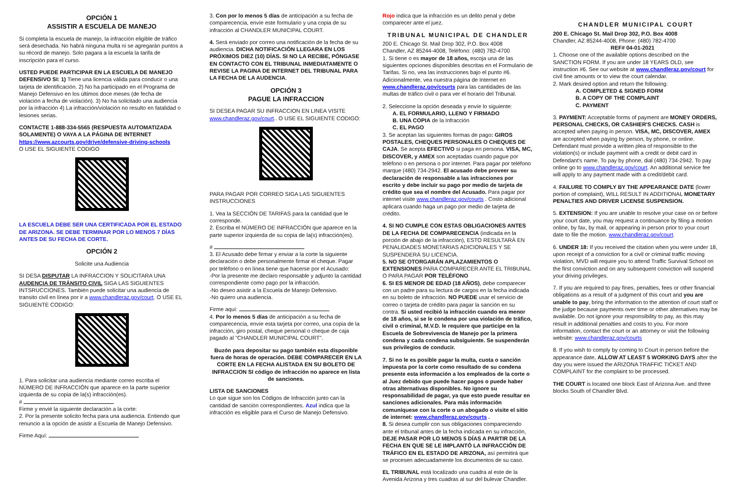OPCIÓN 1
ASSISTIR A ESCUELA DE MANEJO
Si completa la escuela de manejo, la infracción eligible de tráfico será desechada. No habrá ninguna multa ni se agregarán puntos a su récord de manejo. Solo pagara a la escuela la tarifa de inscripción para el curso.
USTED PUEDE PARTICIPAR EN LA ESCUELA DE MANEJO DEFENSIVO SI: 1) Tiene una licencia válida para conducir o una tarjeta de identificación. 2) No ha participado en el Programa de Manejo Defensivo en los últimos doce meses (de fecha de violación a fecha de violación). 3) No ha solicitado una audiencia por la infracción 4) La infracción/violación no resulto en fatalidad o lesiones serias.
CONTACTE 1-888-334-5565 (RESPUESTA AUTOMATIZADA SOLAMENTE) O VAYA A LA PÁGINA DE INTERNET
https://www.azcourts.gov/drive/defensive-driving-schools
O USE EL SIGUIENTE CODIGO
LA ESCUELA DEBE SER UNA CERTIFICADA POR EL ESTADO DE ARIZONA. SE DEBE TERMINAR POR LO MENOS 7 DÍAS ANTES DE SU FECHA DE CORTE.
OPCIÓN 2
Solicite una Audiencia
SI DESA DISPUTAR LA INFRACCION Y SOLICITARA UNA AUDENCIA DE TRÁNSITO CIVIL SIGA LAS SIGUIENTES INTSRUCCIONES. También puede solicitar una audiencia de transito civil en línea por ir a www.chandleraz.gov/court. O USE EL SIGUIENTE CODIGO:
1. Para solicitar una audiencia mediante correo escriba el NÚMERO DE INFRACCIÓN que aparece en la parte superior izquierda de su copia de la(s) infracción(es).
#
Firme y envié la siguiente declaración a la corte:
2. Por la presente solicito fecha para una audiencia. Entiendo que renuncio a la opción de asistir a Escuela de Manejo Defensivo.
Firme Aquí:
3. Con por lo menos 5 días de anticipación a su fecha de comparecencia, envíe este formulario y una copia de su infracción al CHANDLER MUNICIPAL COURT.
4. Será enviado por correo una notificación de la fecha de su audiencia. DICHA NOTIFICACIÓN LLEGARA EN LOS PRÓXIMOS DIEZ (10) DÍAS. SI NO LA RECIBE, PÓNGASE EN CONTACTO CON EL TRIBUNAL INMEDIATAMENTE O REVISE LA PAGINA DE INTERNET DEL TRIBUNAL PARA LA FECHA DE LA AUDENCIA.
OPCIÓN 3
PAGUE LA INFRACCION
SI DESEA PAGAR SU INFRACCION EN LINEA VISITE www.chandleraz.gov/court.. O USE EL SIGUIENTE CODIGO:
PARA PAGAR POR CORREO SIGA LAS SIGUIENTES INSTRUCCIONES
1. Vea la SECCIÓN DE TARIFAS para la cantidad que le corresponde.
2. Escriba el NÚMERO DE INFRACCIÓN que aparece en la parte superior izquierda de su copia de la(s) infracción(es).
#
3. El Acusado debe firmar y enviar a la corte la siguiente declaración o debe personalmente firmar el cheque. Pagar por teléfono o en línea tiene que hacerse por el Acusado:
-Por la presente me declaro responsable y adjunto la cantidad correspondiente como pago por la infracción.
-No deseo asistir a la Escuela de Manejo Defensivo.
-No quiero una audiencia.
Firme aquí:
4. Por lo menos 5 días de anticipación a su fecha de comparecencia, envíe esta tarjeta por correo, una copia de la infracción, giro postal, cheque personal o cheque de caja pagado al "CHANDLER MUNICIPAL COURT".
Buzón para depositar su pago también esta disponible fuera de horas de operación. DEBE COMPARECER EN LA CORTE EN LA FECHA ALISTADA EN SU BOLETO DE INFRACCION SI código de infracción no aparece en lista de sanciones.
LISTA DE SANCIONES
Lo que sigue son los Códigos de Infracción junto can la cantidad de sanción correspondientes. Azul indica que la infracción es eligible para el Curso de Manejo Defensivo.
Rojo indica que la infracción es un delito penal y debe comparecer ante el juez.
TRIBUNAL MUNICIPAL DE CHANDLER
200 E. Chicago St. Mail Drop 302, P.O. Box 4008
Chandler, AZ 85244-4008, Teléfono: (480) 782-4700
1. Si tiene o es mayor de 18 años, escoja una de las siguientes opciones disponibles descritas en el Formulario de Tarifas. Si no, vea las instrucciones bajo el punto #6. Adicionalmente, vea nuestra página de Internet en www.chandleraz.gov/courts para las cantidades de las multas de tráfico civil o para ver el horario del Tribunal.
2. Seleccione la opción deseada y envíe lo siguiente:
A. EL FORMULARIO, LLENO Y FIRMADO
B. UNA COPIA de la Infracción
C. EL PAGO
3. Se aceptan las siguientes formas de pago: GIROS POSTALES, CHEQUES PERSONALES O CHEQUES DE CAJA. Se acepta EFECTIVO si paga en persona. VISA, MC, DISCOVER, y AMEX son aceptadas cuando pague por teléfono o en persona o por internet. Para pagar por teléfono marque (480) 734-2942. El acusado debe proveer su declaración de responsable a las infracciones por escrito y debe incluir su pago por medio de tarjeta de crédito que sea el nombre del Acusado. Para pagar por internet visite www.chandleraz.gov/courts . Costo adicional aplicara cuando haga un pago por medio de tarjeta de crédito.
4. SI NO CUMPLE CON ESTAS OBLIGACIONES ANTES DE LA FECHA DE COMPARECENCIA (indicada en la porción de abajo de la infracción), ESTO RESULTARÁ EN PENALIDADES MONETARIAS ADICIONALES Y SE SUSPENDERÁ SU LICENCIA.
5. NO SE OTORGARÁN APLAZAMIENTOS O EXTENSIONES PARA COMPARECER ANTE EL TRIBUNAL O PARA PAGAR POR TELÉFONO
6. SI ES MENOR DE EDAD (18 AÑOS), debe comparecer con un padre para su lectura de cargos en la fecha indicada en su boleto de infracción. NO PUEDE usar el servicio de correo o tarjeta de crédito para pagar la sanción en su contra. Si usted recibió la infracción cuando era menor de 18 años, si se le condena por una violación de tráfico, civil o criminal, M.V.D. le requiere que participe en la Escuela de Sobrevivencia de Manejo por la primera condena y cada condena subsiguiente. Se suspenderán sus privilegios de conducir.
7. Si no le es posible pagar la multa, cuota o sanción impuesta por la corte como resultado de su condena presente esta información a los empleados de la corte o al Juez debido que puede hacer pagos o puede haber otras alternativas disponibles. No ignore su responsabilidad de pagar, ya que esto puede resultar en sanciones adicionales. Para más información comuníquese con la corte o un abogado o visite el sitio de internet: www.chandleraz.gov/courts .
8. Si desea cumplir con sus obligaciones compareciendo ante el tribunal antes de la fecha indicada en su infracción, DEJE PASAR POR LO MENOS 5 DÍAS A PARTIR DE LA FECHA EN QUE SE LE IMPLANTÓ LA INFRACCIÓN DE TRÁFICO EN EL ESTADO DE ARIZONA, así permitirá que se procesen adecuadamente los documentos de su caso.
EL TRIBUNAL está localizado una cuadra al este de la Avenida Arizona y tres cuadras al sur del bulevar Chandler.
CHANDLER MUNICIPAL COURT
200 E. Chicago St. Mail Drop 302, P.O. Box 4008
Chandler, AZ 85244-4008, Phone: (480) 782-4700
REF# 04-01-2021
1. Choose one of the available options described on the SANCTION FORM. If you are under 18 YEARS OLD, see instruction #6. See our website at www.chandleraz.gov/court for civil fine amounts or to view the court calendar.
2. Mark desired option and return the following:
A. COMPLETED & SIGNED FORM
B. A COPY OF THE COMPLAINT
C. PAYMENT
3. PAYMENT: Acceptable forms of payment are MONEY ORDERS, PERSONAL CHECKS, OR CASHIER'S CHECKS. CASH is accepted when paying in person. VISA, MC, DISCOVER, AMEX are accepted when paying by person, by phone, or online. Defendant must provide a written plea of responsible to the violation(s) or include payment with a credit or debit card in Defendant's name. To pay by phone, dial (480) 734-2942. To pay online go to www.chandleraz.gov/court. An additional service fee will apply to any payment made with a credit/debit card.
4. FAILURE TO COMPLY BY THE APPEARANCE DATE (lower portion of complaint), WILL RESULT IN ADDITIONAL MONETARY PENALTIES AND DRIVER LICENSE SUSPENSION.
5. EXTENSION: If you are unable to resolve your case on or before your court date, you may request a continuance by filing a motion online, by fax, by mail, or appearing in person prior to your court date to file the motion. www.chandleraz.gov/court.
6. UNDER 18: If you received the citation when you were under 18, upon receipt of a conviction for a civil or criminal traffic moving violation, MVD will require you to attend Traffic Survival School on the first conviction and on any subsequent conviction will suspend your driving privileges.
7. If you are required to pay fines, penalties, fees or other financial obligations as a result of a judgment of this court and you are unable to pay, bring the information to the attention of court staff or the judge because payments over time or other alternatives may be available. Do not ignore your responsibility to pay, as this may result in additional penalties and costs to you. For more information, contact the court or an attorney or visit the following website: www.chandleraz.gov/courts
8. If you wish to comply by coming to Court in person before the appearance date, ALLOW AT LEAST 5 WORKING DAYS after the day you were issued the ARIZONA TRAFFIC TICKET AND COMPLAINT for the complaint to be processed.
THE COURT is located one block East of Arizona Ave. and three blocks South of Chandler Blvd.